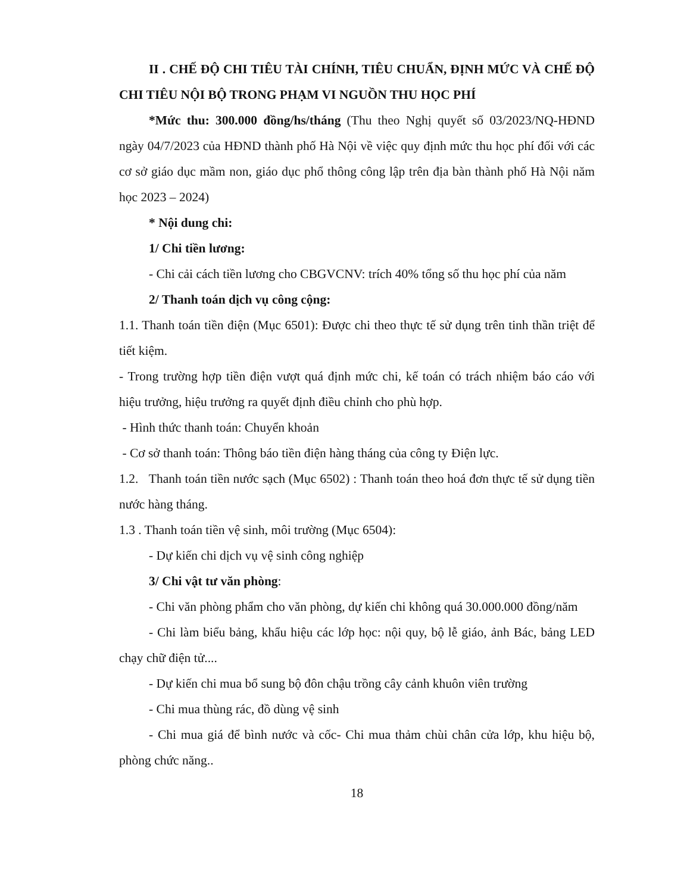II . CHẾ ĐỘ CHI TIÊU TÀI CHÍNH, TIÊU CHUẨN, ĐỊNH MỨC VÀ CHẾ ĐỘ CHI TIÊU NỘI BỘ TRONG PHẠM VI NGUỒN THU HỌC PHÍ
*Mức thu: 300.000 đồng/hs/tháng (Thu theo Nghị quyết số 03/2023/NQ-HĐND ngày 04/7/2023 của HĐND thành phố Hà Nội về việc quy định mức thu học phí đối với các cơ sở giáo dục mầm non, giáo dục phổ thông công lập trên địa bàn thành phố Hà Nội năm học 2023 – 2024)
* Nội dung chi:
1/ Chi tiền lương:
- Chi cải cách tiền lương cho CBGVCNV: trích 40% tổng số thu học phí của năm
2/ Thanh toán dịch vụ công cộng:
1.1. Thanh toán tiền điện (Mục 6501): Được chi theo thực tế sử dụng trên tinh thần triệt để tiết kiệm.
- Trong trường hợp tiền điện vượt quá định mức chi, kế toán có trách nhiệm báo cáo với hiệu trưởng, hiệu trưởng ra quyết định điều chỉnh cho phù hợp.
- Hình thức thanh toán: Chuyển khoản
- Cơ sở thanh toán: Thông báo tiền điện hàng tháng của công ty Điện lực.
1.2. Thanh toán tiền nước sạch (Mục 6502) : Thanh toán theo hoá đơn thực tế sử dụng tiền nước hàng tháng.
1.3 . Thanh toán tiền vệ sinh, môi trường (Mục 6504):
- Dự kiến chi dịch vụ vệ sinh công nghiệp
3/ Chi vật tư văn phòng:
- Chi văn phòng phẩm cho văn phòng, dự kiến chi không quá 30.000.000 đồng/năm
- Chi làm biểu bảng, khẩu hiệu các lớp học: nội quy, bộ lễ giáo, ảnh Bác, bảng LED chạy chữ điện tử....
- Dự kiến chi mua bổ sung bộ đôn chậu trồng cây cảnh khuôn viên trường
- Chi mua thùng rác, đồ dùng vệ sinh
- Chi mua giá để bình nước và cốc- Chi mua thảm chùi chân cửa lớp, khu hiệu bộ, phòng chức năng..
18